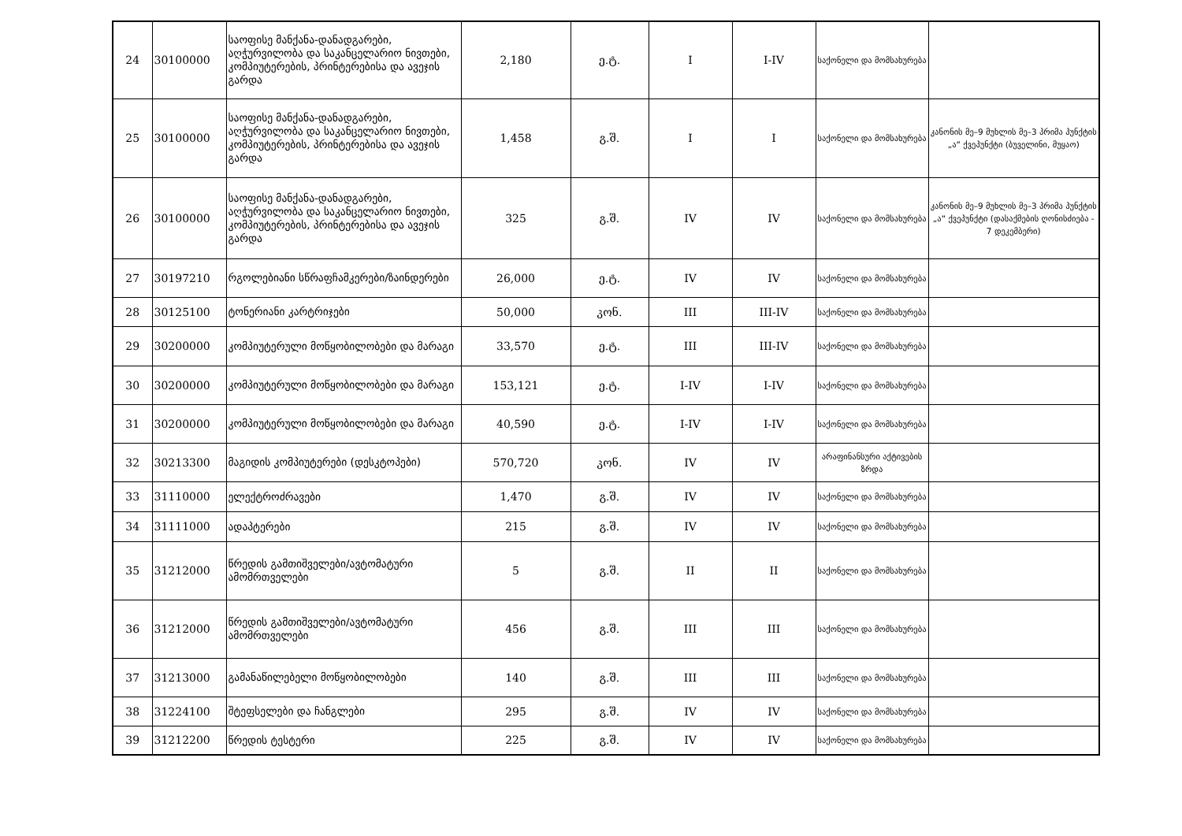| 24 | 30100000 | საოფისე მანქანა-დანადგარები, აღჭურვილობა და საკანცელარიო ნივთები, კომპიუტერების, პრინტერებისა და ავეჯის გარდა | 2,180 | ე.ტ. | I | I-IV | საქონელი და მომსახურება | |
| 25 | 30100000 | საოფისე მანქანა-დანადგარები, აღჭურვილობა და საკანცელარიო ნივთები, კომპიუტერების, პრინტერებისა და ავეჯის გარდა | 1,458 | გ.შ. | I | I | საქონელი და მომსახურება | კანონის მე–9 მუხლის მე–3 პრიმა პუნქტის „ა“ ქვეპუნქტი (ბუველინი, მუყაო) |
| 26 | 30100000 | საოფისე მანქანა-დანადგარები, აღჭურვილობა და საკანცელარიო ნივთები, კომპიუტერების, პრინტერებისა და ავეჯის გარდა | 325 | გ.შ. | IV | IV | საქონელი და მომსახურება | კანონის მე–9 მუხლის მე–3 პრიმა პუნქტის „ა“ ქვეპუნქტი (დასაქმების ღონისძიება - 7 დეკემბერი) |
| 27 | 30197210 | რგოლებიანი სწრაფჩამკერები/ზაინდერები | 26,000 | ე.ტ. | IV | IV | საქონელი და მომსახურება | |
| 28 | 30125100 | ტონერიანი კარტრიჯები | 50,000 | კონ. | III | III-IV | საქონელი და მომსახურება | |
| 29 | 30200000 | კომპიუტერული მოწყობილობები და მარაგი | 33,570 | ე.ტ. | III | III-IV | საქონელი და მომსახურება | |
| 30 | 30200000 | კომპიუტერული მოწყობილობები და მარაგი | 153,121 | ე.ტ. | I-IV | I-IV | საქონელი და მომსახურება | |
| 31 | 30200000 | კომპიუტერული მოწყობილობები და მარაგი | 40,590 | ე.ტ. | I-IV | I-IV | საქონელი და მომსახურება | |
| 32 | 30213300 | მაგიდის კომპიუტერები (დესკტოპები) | 570,720 | კონ. | IV | IV | არაფინანსური აქტივების ზრდა | |
| 33 | 31110000 | ელექტროძრავები | 1,470 | გ.შ. | IV | IV | საქონელი და მომსახურება | |
| 34 | 31111000 | ადაპტერები | 215 | გ.შ. | IV | IV | საქონელი და მომსახურება | |
| 35 | 31212000 | წრედის გამთიშველები/ავტომატური ამომრთველები | 5 | გ.შ. | II | II | საქონელი და მომსახურება | |
| 36 | 31212000 | წრედის გამთიშველები/ავტომატური ამომრთველები | 456 | გ.შ. | III | III | საქონელი და მომსახურება | |
| 37 | 31213000 | გამანაწილებელი მოწყობილობები | 140 | გ.შ. | III | III | საქონელი და მომსახურება | |
| 38 | 31224100 | შტეფსელები და ჩანგლები | 295 | გ.შ. | IV | IV | საქონელი და მომსახურება | |
| 39 | 31212200 | წრედის ტესტერი | 225 | გ.შ. | IV | IV | საქონელი და მომსახურება | |